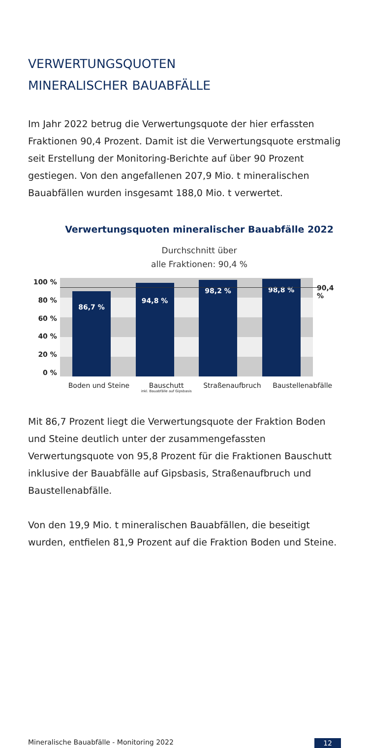VERWERTUNGSQUOTEN
MINERALISCHER BAUABFÄLLE
Im Jahr 2022 betrug die Verwertungsquote der hier erfassten Fraktionen 90,4 Prozent. Damit ist die Verwertungsquote erstmalig seit Erstellung der Monitoring-Berichte auf über 90 Prozent gestiegen. Von den angefallenen 207,9 Mio. t mineralischen Bauabfällen wurden insgesamt 188,0 Mio. t verwertet.
Verwertungsquoten mineralischer Bauabfälle 2022
Durchschnitt über
alle Fraktionen: 90,4 %
100 %
80 %
60 %
40 %
20 %
0 %
86,7 %
94,8 %
98,2 %
98,8 %
90,4 %
Boden und Steine Bauschutt
inkl. Bauabfälle auf Gipsbasis Straßenaufbruch Baustellenabfälle
Mit 86,7 Prozent liegt die Verwertungsquote der Fraktion Boden und Steine deutlich unter der zusammengefassten Verwertungsquote von 95,8 Prozent für die Fraktionen Bauschutt inklusive der Bauabfälle auf Gipsbasis, Straßenaufbruch und Baustellenabfälle.
Von den 19,9 Mio. t mineralischen Bauabfällen, die beseitigt wurden, entfielen 81,9 Prozent auf die Fraktion Boden und Steine.
Mineralische Bauabfälle - Monitoring 2022 12